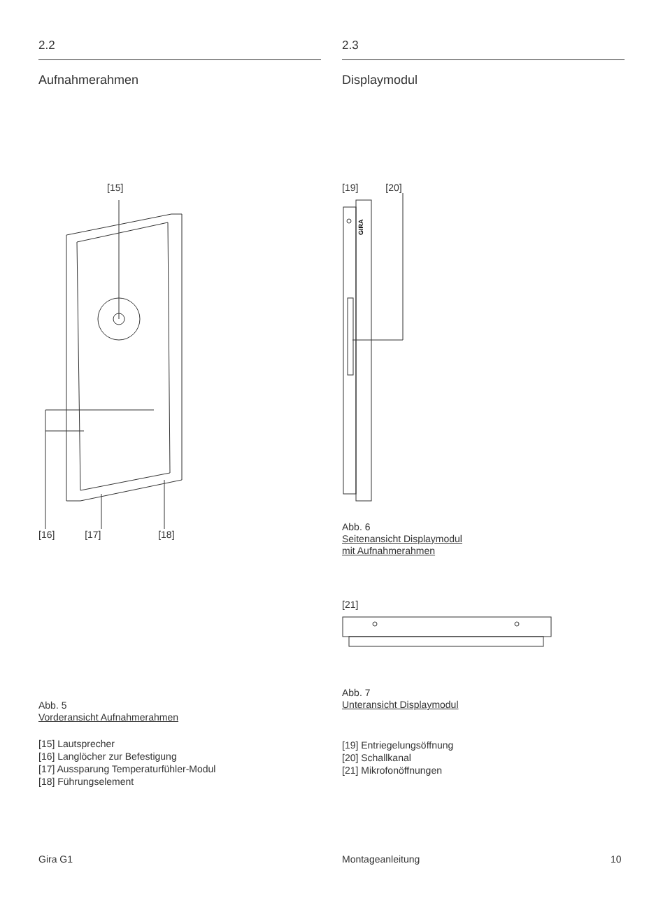2.2
Aufnahmerahmen
[15]
[16] [17] [18]
Abb. 5
Vorderansicht Aufnahmerahmen
[15] Lautsprecher
[16] Langlöcher zur Befestigung
[17] Aussparung Temperaturfühler-Modul
[18] Führungselement
2.3
Displaymodul
[19] [20]
GIRA
Abb. 6
Seitenansicht Displaymodul
mit Aufnahmerahmen
[21]
Abb. 7
Unteransicht Displaymodul
[19] Entriegelungsöffnung
[20] Schallkanal
[21] Mikrofonöffnungen
Gira G1 Montageanleitung 10